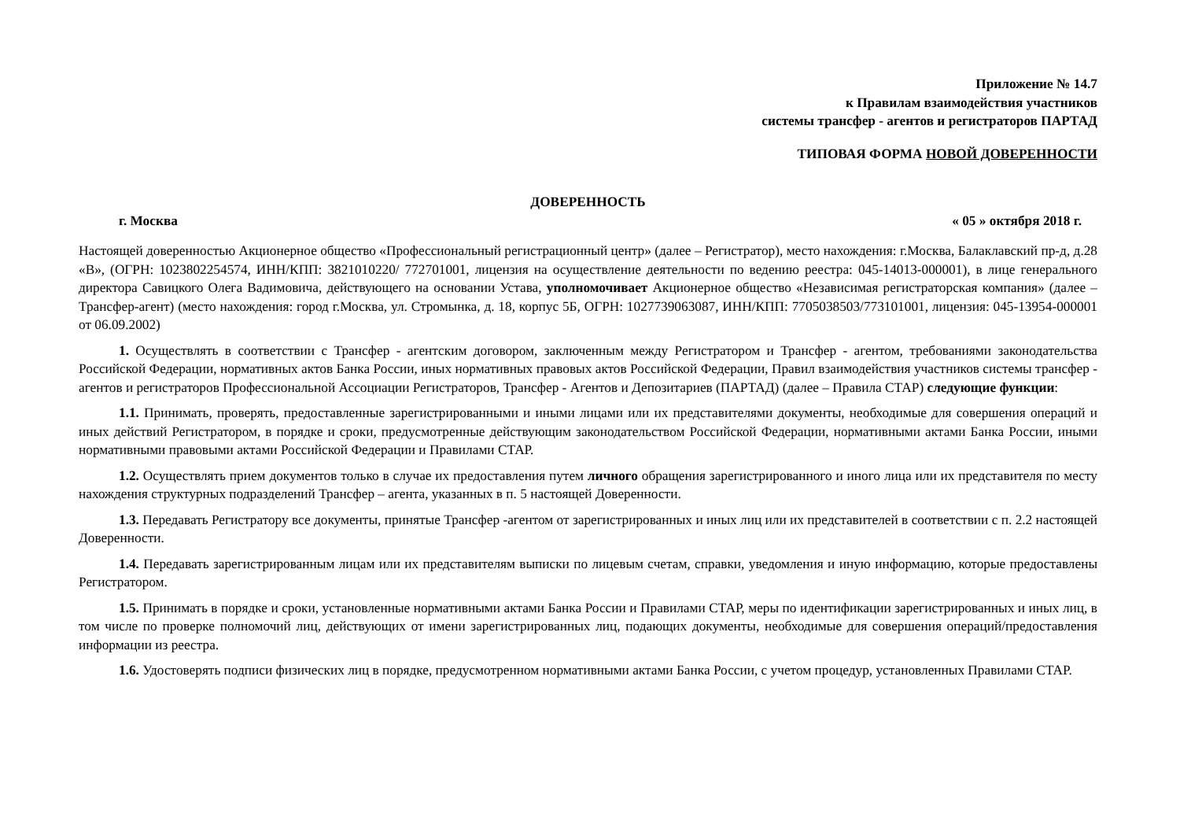Приложение № 14.7
к Правилам взаимодействия участников
системы трансфер - агентов и регистраторов ПАРТАД
ТИПОВАЯ ФОРМА НОВОЙ ДОВЕРЕННОСТИ
ДОВЕРЕННОСТЬ
г. Москва « 05 » октября 2018 г.
Настоящей доверенностью Акционерное общество «Профессиональный регистрационный центр» (далее – Регистратор), место нахождения: г.Москва, Балаклавский пр-д, д.28 «В», (ОГРН: 1023802254574, ИНН/КПП: 3821010220/ 772701001, лицензия на осуществление деятельности по ведению реестра: 045-14013-000001), в лице генерального директора Савицкого Олега Вадимовича, действующего на основании Устава, уполномочивает Акционерное общество «Независимая регистраторская компания» (далее – Трансфер-агент) (место нахождения: город г.Москва, ул. Стромынка, д. 18, корпус 5Б, ОГРН: 1027739063087, ИНН/КПП: 7705038503/773101001, лицензия: 045-13954-000001 от 06.09.2002)
1. Осуществлять в соответствии с Трансфер - агентским договором, заключенным между Регистратором и Трансфер - агентом, требованиями законодательства Российской Федерации, нормативных актов Банка России, иных нормативных правовых актов Российской Федерации, Правил взаимодействия участников системы трансфер - агентов и регистраторов Профессиональной Ассоциации Регистраторов, Трансфер - Агентов и Депозитариев (ПАРТАД) (далее – Правила СТАР) следующие функции:
1.1. Принимать, проверять, предоставленные зарегистрированными и иными лицами или их представителями документы, необходимые для совершения операций и иных действий Регистратором, в порядке и сроки, предусмотренные действующим законодательством Российской Федерации, нормативными актами Банка России, иными нормативными правовыми актами Российской Федерации и Правилами СТАР.
1.2. Осуществлять прием документов только в случае их предоставления путем личного обращения зарегистрированного и иного лица или их представителя по месту нахождения структурных подразделений Трансфер – агента, указанных в п. 5 настоящей Доверенности.
1.3. Передавать Регистратору все документы, принятые Трансфер -агентом от зарегистрированных и иных лиц или их представителей в соответствии с п. 2.2 настоящей Доверенности.
1.4. Передавать зарегистрированным лицам или их представителям выписки по лицевым счетам, справки, уведомления и иную информацию, которые предоставлены Регистратором.
1.5. Принимать в порядке и сроки, установленные нормативными актами Банка России и Правилами СТАР, меры по идентификации зарегистрированных и иных лиц, в том числе по проверке полномочий лиц, действующих от имени зарегистрированных лиц, подающих документы, необходимые для совершения операций/предоставления информации из реестра.
1.6. Удостоверять подписи физических лиц в порядке, предусмотренном нормативными актами Банка России, с учетом процедур, установленных Правилами СТАР.